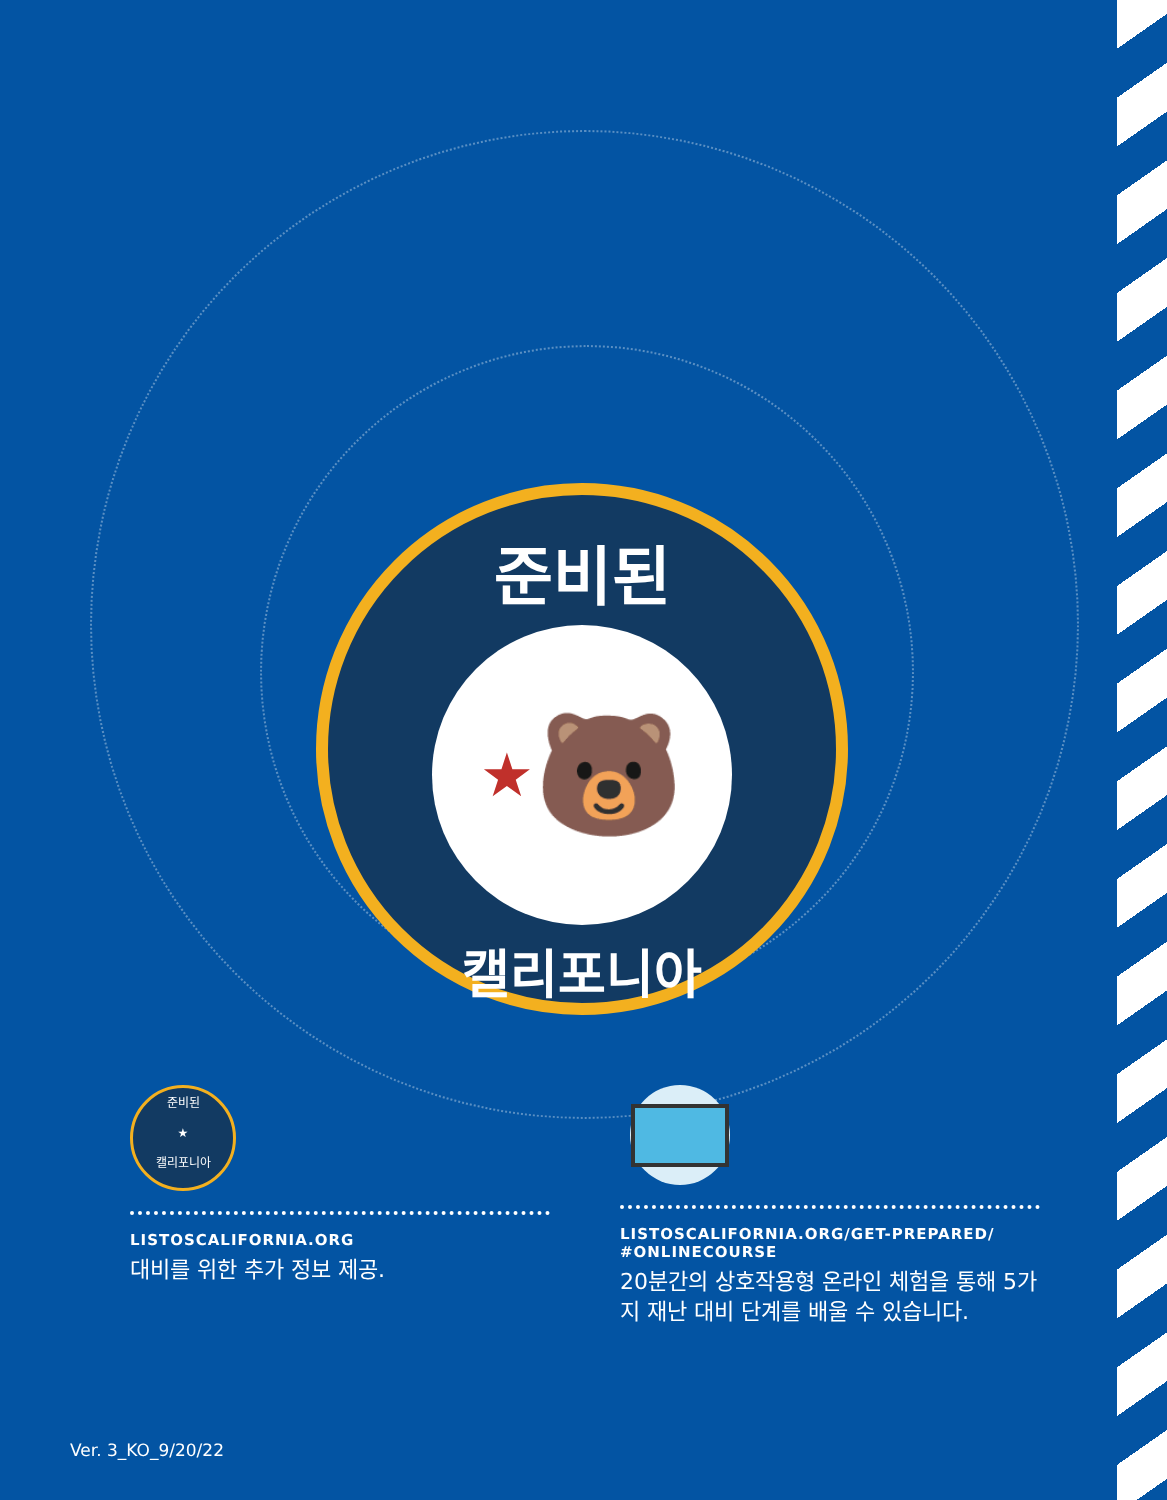준비된
★ 🐻
캘리포니아
준비된
★
캘리포니아
LISTOSCALIFORNIA.ORG
대비를 위한 추가 정보 제공.
LISTOSCALIFORNIA.ORG/GET-PREPARED/
#ONLINECOURSE
20분간의 상호작용형 온라인 체험을 통해 5가지 재난 대비 단계를 배울 수 있습니다.
Ver. 3_KO_9/20/22